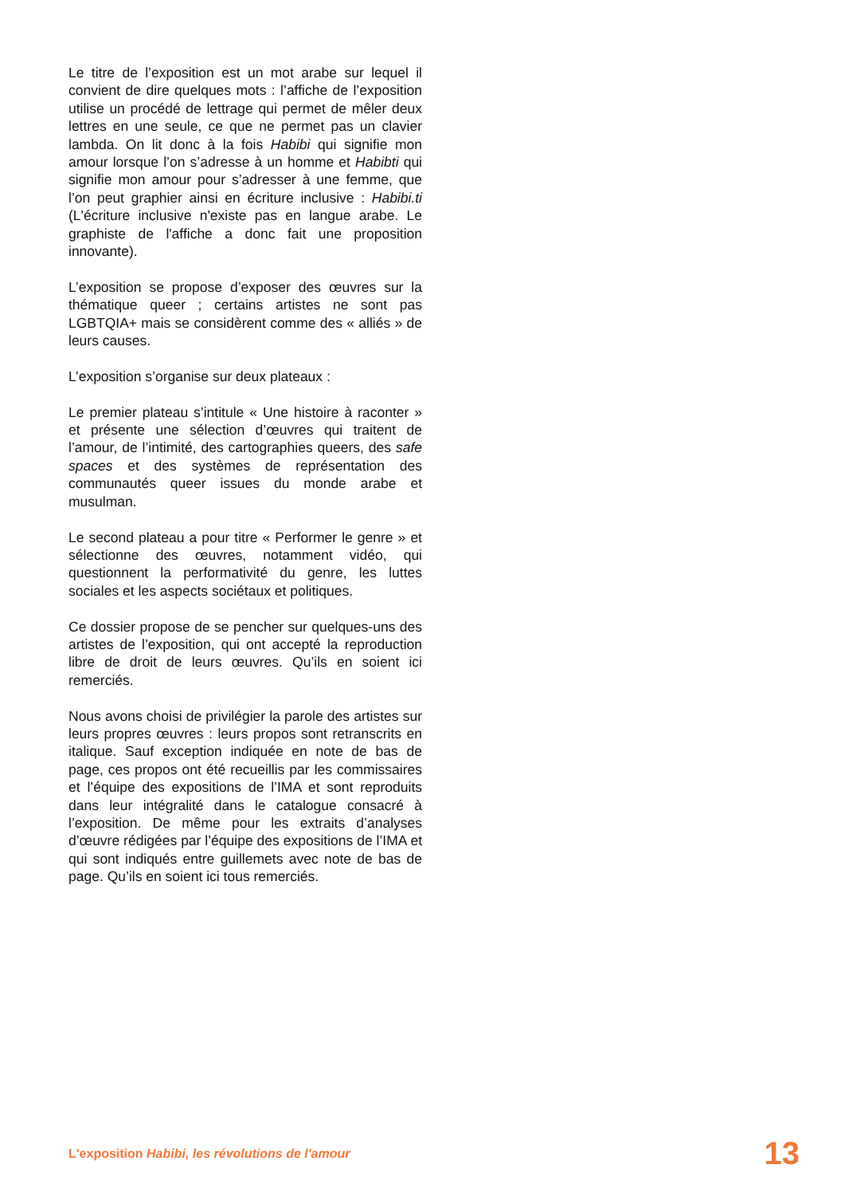Le titre de l’exposition est un mot arabe sur lequel il convient de dire quelques mots : l’affiche de l’exposition utilise un procédé de lettrage qui permet de mêler deux lettres en une seule, ce que ne permet pas un clavier lambda. On lit donc à la fois Habibi qui signifie mon amour lorsque l’on s’adresse à un homme et Habibti qui signifie mon amour pour s’adresser à une femme, que l’on peut graphier ainsi en écriture inclusive : Habibi.ti (L'écriture inclusive n'existe pas en langue arabe. Le graphiste de l'affiche a donc fait une proposition innovante).
L’exposition se propose d’exposer des œuvres sur la thématique queer ; certains artistes ne sont pas LGBTQIA+ mais se considèrent comme des « alliés » de leurs causes.
L’exposition s’organise sur deux plateaux :
Le premier plateau s’intitule « Une histoire à raconter » et présente une sélection d’œuvres qui traitent de l’amour, de l’intimité, des cartographies queers, des safe spaces et des systèmes de représentation des communautés queer issues du monde arabe et musulman.
Le second plateau a pour titre « Performer le genre » et sélectionne des œuvres, notamment vidéo, qui questionnent la performativité du genre, les luttes sociales et les aspects sociétaux et politiques.
Ce dossier propose de se pencher sur quelques-uns des artistes de l’exposition, qui ont accepté la reproduction libre de droit de leurs œuvres. Qu’ils en soient ici remerciés.
Nous avons choisi de privilégier la parole des artistes sur leurs propres œuvres : leurs propos sont retranscrits en italique. Sauf exception indiquée en note de bas de page, ces propos ont été recueillis par les commissaires et l’équipe des expositions de l’IMA et sont reproduits dans leur intégralité dans le catalogue consacré à l’exposition. De même pour les extraits d’analyses d’œuvre rédigées par l’équipe des expositions de l’IMA et qui sont indiqués entre guillemets avec note de bas de page. Qu’ils en soient ici tous remerciés.
L'exposition Habibi, les révolutions de l'amour 13